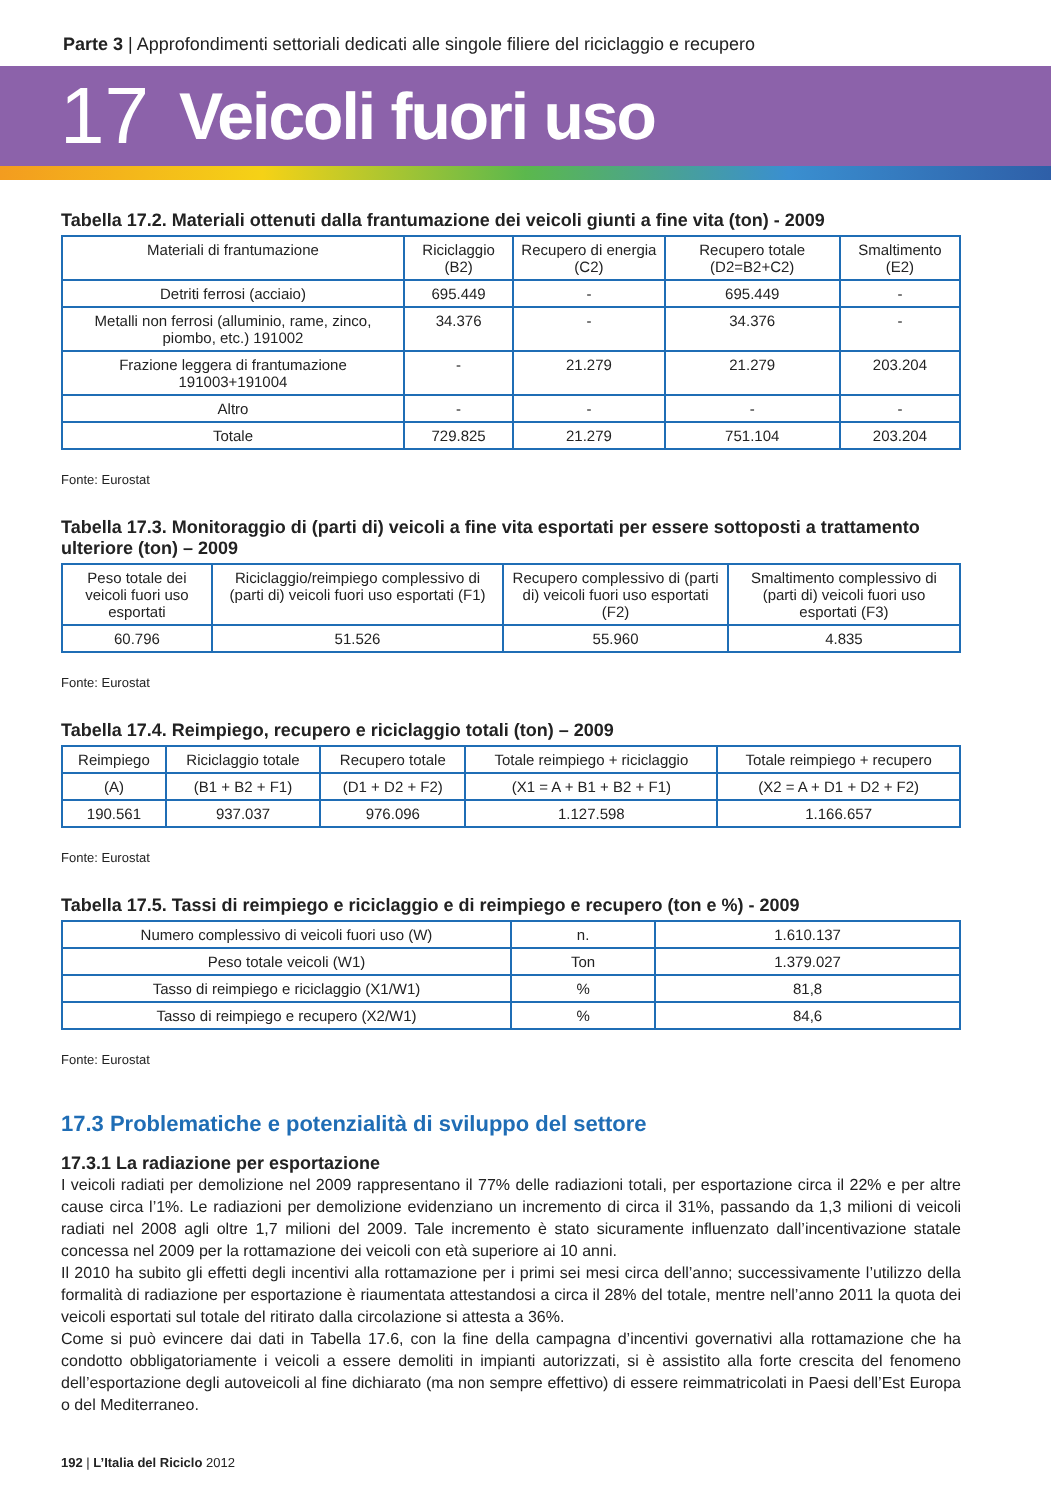Parte 3 | Approfondimenti settoriali dedicati alle singole filiere del riciclaggio e recupero
17 Veicoli fuori uso
Tabella 17.2. Materiali ottenuti dalla frantumazione dei veicoli giunti a fine vita (ton) - 2009
| Materiali di frantumazione | Riciclaggio (B2) | Recupero di energia (C2) | Recupero totale (D2=B2+C2) | Smaltimento (E2) |
| --- | --- | --- | --- | --- |
| Detriti ferrosi (acciaio) | 695.449 | - | 695.449 | - |
| Metalli non ferrosi (alluminio, rame, zinco, piombo, etc.) 191002 | 34.376 | - | 34.376 | - |
| Frazione leggera di frantumazione 191003+191004 | - | 21.279 | 21.279 | 203.204 |
| Altro | - | - | - | - |
| Totale | 729.825 | 21.279 | 751.104 | 203.204 |
Fonte: Eurostat
Tabella 17.3. Monitoraggio di (parti di) veicoli a fine vita esportati per essere sottoposti a trattamento ulteriore (ton) – 2009
| Peso totale dei veicoli fuori uso esportati | Riciclaggio/reimpiego complessivo di (parti di) veicoli fuori uso esportati (F1) | Recupero complessivo di (parti di) veicoli fuori uso esportati (F2) | Smaltimento complessivo di (parti di) veicoli fuori uso esportati (F3) |
| --- | --- | --- | --- |
| 60.796 | 51.526 | 55.960 | 4.835 |
Fonte: Eurostat
Tabella 17.4. Reimpiego, recupero e riciclaggio totali (ton) – 2009
| Reimpiego | Riciclaggio totale | Recupero totale | Totale reimpiego + riciclaggio | Totale reimpiego + recupero |
| --- | --- | --- | --- | --- |
| (A) | (B1 + B2 + F1) | (D1 + D2 + F2) | (X1 = A + B1 + B2 + F1) | (X2 = A + D1 + D2 + F2) |
| 190.561 | 937.037 | 976.096 | 1.127.598 | 1.166.657 |
Fonte: Eurostat
Tabella 17.5. Tassi di reimpiego e riciclaggio e di reimpiego e recupero (ton e %) - 2009
| Numero complessivo di veicoli fuori uso (W) | n. | 1.610.137 |
| Peso totale veicoli (W1) | Ton | 1.379.027 |
| Tasso di reimpiego e riciclaggio (X1/W1) | % | 81,8 |
| Tasso di reimpiego e recupero (X2/W1) | % | 84,6 |
Fonte: Eurostat
17.3 Problematiche e potenzialità di sviluppo del settore
17.3.1 La radiazione per esportazione
I veicoli radiati per demolizione nel 2009 rappresentano il 77% delle radiazioni totali, per esportazione circa il 22% e per altre cause circa l’1%. Le radiazioni per demolizione evidenziano un incremento di circa il 31%, passando da 1,3 milioni di veicoli radiati nel 2008 agli oltre 1,7 milioni del 2009. Tale incremento è stato sicuramente influenzato dall’incentivazione statale concessa nel 2009 per la rottamazione dei veicoli con età superiore ai 10 anni.
Il 2010 ha subito gli effetti degli incentivi alla rottamazione per i primi sei mesi circa dell’anno; successivamente l’utilizzo della formalità di radiazione per esportazione è riaumentata attestandosi a circa il 28% del totale, mentre nell’anno 2011 la quota dei veicoli esportati sul totale del ritirato dalla circolazione si attesta a 36%.
Come si può evincere dai dati in Tabella 17.6, con la fine della campagna d’incentivi governativi alla rottamazione che ha condotto obbligatoriamente i veicoli a essere demoliti in impianti autorizzati, si è assistito alla forte crescita del fenomeno dell’esportazione degli autoveicoli al fine dichiarato (ma non sempre effettivo) di essere reimmatricolati in Paesi dell’Est Europa o del Mediterraneo.
192 | L’Italia del Riciclo 2012